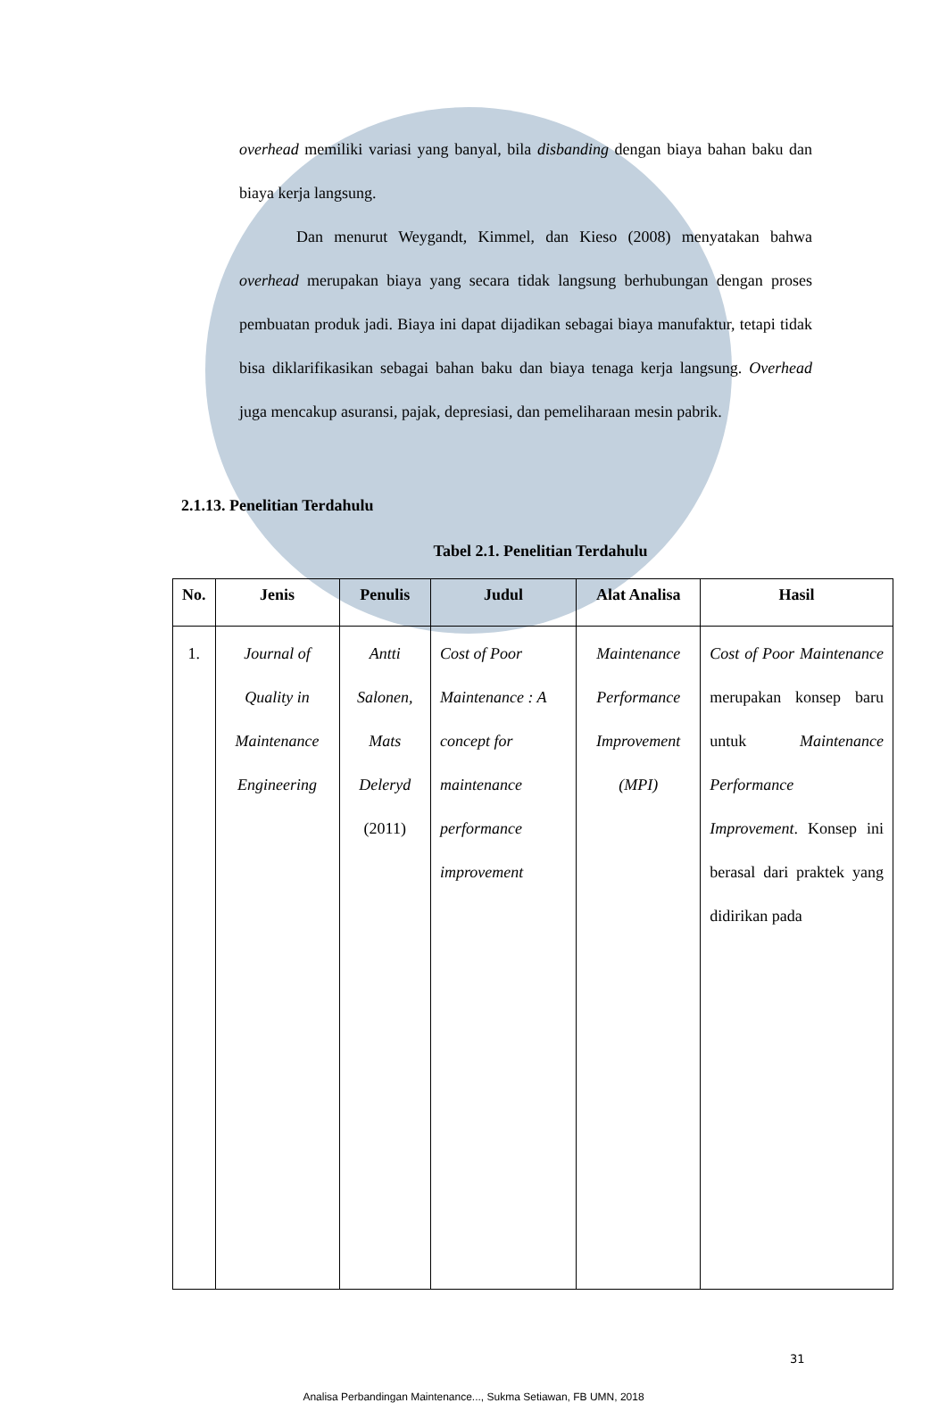overhead memiliki variasi yang banyal, bila disbanding dengan biaya bahan baku dan biaya kerja langsung.
Dan menurut Weygandt, Kimmel, dan Kieso (2008) menyatakan bahwa overhead merupakan biaya yang secara tidak langsung berhubungan dengan proses pembuatan produk jadi. Biaya ini dapat dijadikan sebagai biaya manufaktur, tetapi tidak bisa diklarifikasikan sebagai bahan baku dan biaya tenaga kerja langsung. Overhead juga mencakup asuransi, pajak, depresiasi, dan pemeliharaan mesin pabrik.
2.1.13. Penelitian Terdahulu
Tabel 2.1. Penelitian Terdahulu
| No. | Jenis | Penulis | Judul | Alat Analisa | Hasil |
| --- | --- | --- | --- | --- | --- |
| 1. | Journal of Quality in Maintenance Engineering | Antti Salonen, Mats Deleryd (2011) | Cost of Poor Maintenance : A concept for maintenance performance improvement | Maintenance Performance Improvement (MPI) | Cost of Poor Maintenance merupakan konsep baru untuk Maintenance Performance Improvement . Konsep ini berasal dari praktek yang didirikan pada |
31
Analisa Perbandingan Maintenance..., Sukma Setiawan, FB UMN, 2018